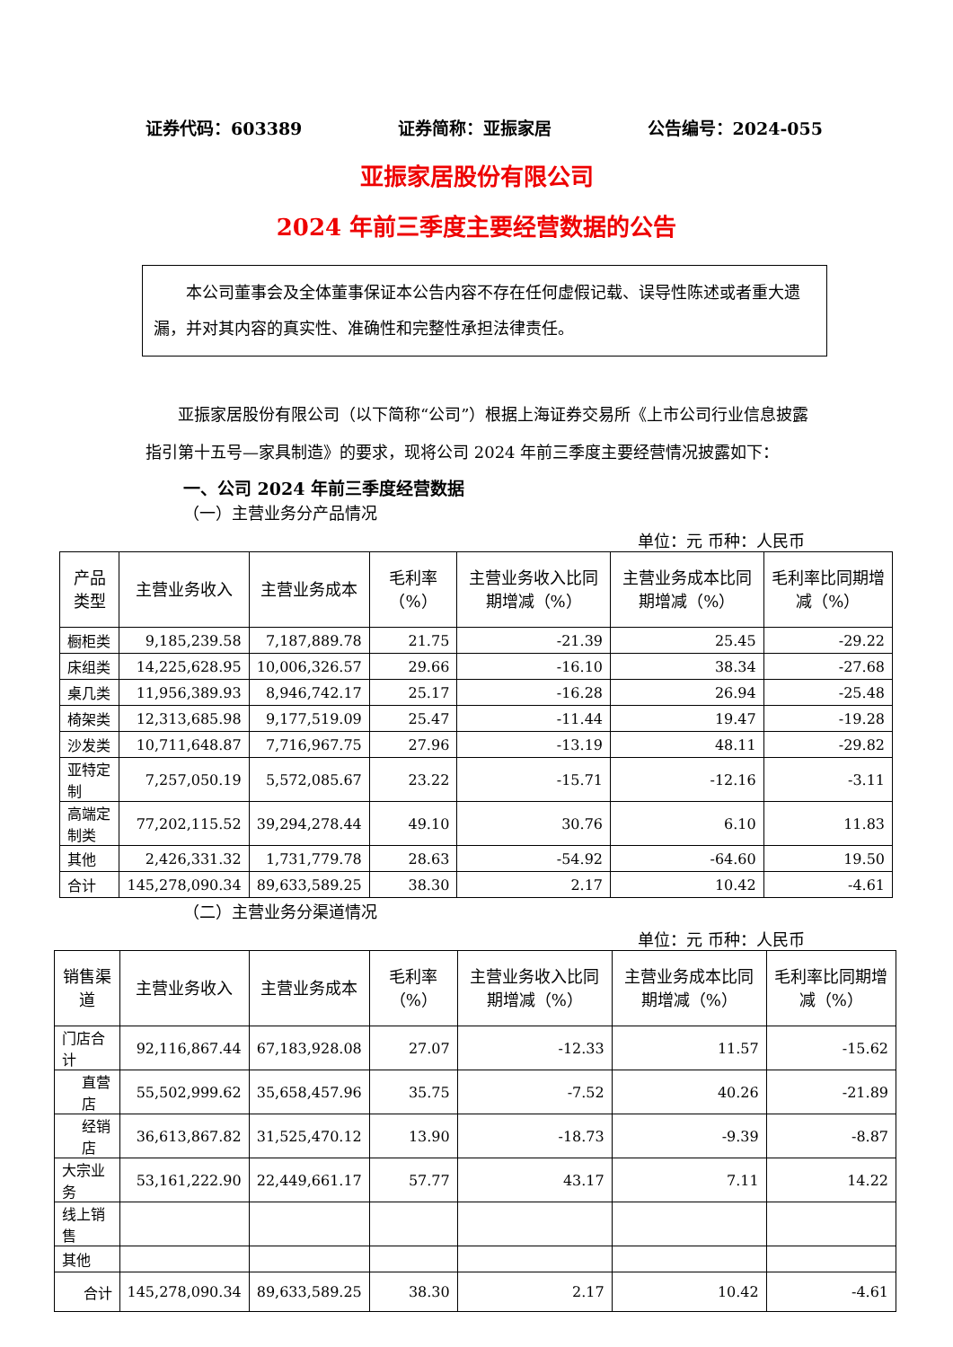证券代码：603389 证券简称：亚振家居 公告编号：2024-055
亚振家居股份有限公司
2024 年前三季度主要经营数据的公告
本公司董事会及全体董事保证本公告内容不存在任何虚假记载、误导性陈述或者重大遗漏，并对其内容的真实性、准确性和完整性承担法律责任。
亚振家居股份有限公司（以下简称“公司”）根据上海证券交易所《上市公司行业信息披露指引第十五号—家具制造》的要求，现将公司 2024 年前三季度主要经营情况披露如下：
一、公司 2024 年前三季度经营数据
（一）主营业务分产品情况
单位：元 币种：人民币
| 产品类型 | 主营业务收入 | 主营业务成本 | 毛利率（%） | 主营业务收入比同期增减（%） | 主营业务成本比同期增减（%） | 毛利率比同期增减（%） |
| --- | --- | --- | --- | --- | --- | --- |
| 橱柜类 | 9,185,239.58 | 7,187,889.78 | 21.75 | -21.39 | 25.45 | -29.22 |
| 床组类 | 14,225,628.95 | 10,006,326.57 | 29.66 | -16.10 | 38.34 | -27.68 |
| 桌几类 | 11,956,389.93 | 8,946,742.17 | 25.17 | -16.28 | 26.94 | -25.48 |
| 椅架类 | 12,313,685.98 | 9,177,519.09 | 25.47 | -11.44 | 19.47 | -19.28 |
| 沙发类 | 10,711,648.87 | 7,716,967.75 | 27.96 | -13.19 | 48.11 | -29.82 |
| 亚特定制 | 7,257,050.19 | 5,572,085.67 | 23.22 | -15.71 | -12.16 | -3.11 |
| 高端定制类 | 77,202,115.52 | 39,294,278.44 | 49.10 | 30.76 | 6.10 | 11.83 |
| 其他 | 2,426,331.32 | 1,731,779.78 | 28.63 | -54.92 | -64.60 | 19.50 |
| 合计 | 145,278,090.34 | 89,633,589.25 | 38.30 | 2.17 | 10.42 | -4.61 |
（二）主营业务分渠道情况
单位：元 币种：人民币
| 销售渠道 | 主营业务收入 | 主营业务成本 | 毛利率（%） | 主营业务收入比同期增减（%） | 主营业务成本比同期增减（%） | 毛利率比同期增减（%） |
| --- | --- | --- | --- | --- | --- | --- |
| 门店合计 | 92,116,867.44 | 67,183,928.08 | 27.07 | -12.33 | 11.57 | -15.62 |
| 直营店 | 55,502,999.62 | 35,658,457.96 | 35.75 | -7.52 | 40.26 | -21.89 |
| 经销店 | 36,613,867.82 | 31,525,470.12 | 13.90 | -18.73 | -9.39 | -8.87 |
| 大宗业务 | 53,161,222.90 | 22,449,661.17 | 57.77 | 43.17 | 7.11 | 14.22 |
| 线上销售 | | | | | | |
| 其他 | | | | | | |
| 合计 | 145,278,090.34 | 89,633,589.25 | 38.30 | 2.17 | 10.42 | -4.61 |